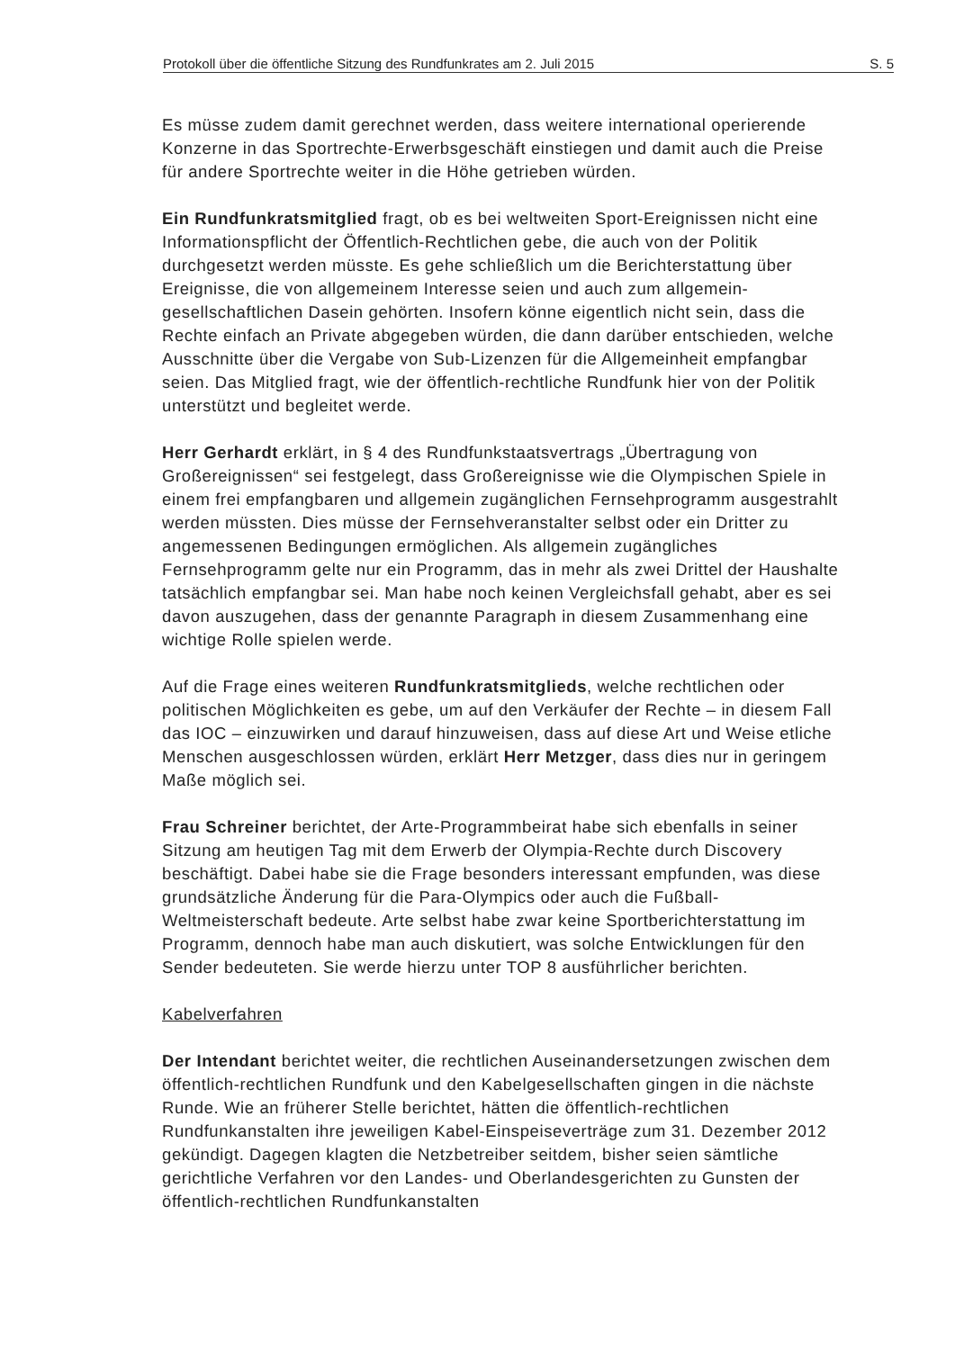Protokoll über die öffentliche Sitzung des Rundfunkrates am 2. Juli 2015 S. 5
Es müsse zudem damit gerechnet werden, dass weitere international operierende Konzerne in das Sportrechte-Erwerbsgeschäft einstiegen und damit auch die Preise für andere Sportrechte weiter in die Höhe getrieben würden.
Ein Rundfunkratsmitglied fragt, ob es bei weltweiten Sport-Ereignissen nicht eine Informationspflicht der Öffentlich-Rechtlichen gebe, die auch von der Politik durchgesetzt werden müsste. Es gehe schließlich um die Berichterstattung über Ereignisse, die von allgemeinem Interesse seien und auch zum allgemein-gesellschaftlichen Dasein gehörten. Insofern könne eigentlich nicht sein, dass die Rechte einfach an Private abgegeben würden, die dann darüber entschieden, welche Ausschnitte über die Vergabe von Sub-Lizenzen für die Allgemeinheit empfangbar seien. Das Mitglied fragt, wie der öffentlich-rechtliche Rundfunk hier von der Politik unterstützt und begleitet werde.
Herr Gerhardt erklärt, in § 4 des Rundfunkstaatsvertrags „Übertragung von Großereignissen“ sei festgelegt, dass Großereignisse wie die Olympischen Spiele in einem frei empfangbaren und allgemein zugänglichen Fernsehprogramm ausgestrahlt werden müssten. Dies müsse der Fernsehveranstalter selbst oder ein Dritter zu angemessenen Bedingungen ermöglichen. Als allgemein zugängliches Fernsehprogramm gelte nur ein Programm, das in mehr als zwei Drittel der Haushalte tatsächlich empfangbar sei. Man habe noch keinen Vergleichsfall gehabt, aber es sei davon auszugehen, dass der genannte Paragraph in diesem Zusammenhang eine wichtige Rolle spielen werde.
Auf die Frage eines weiteren Rundfunkratsmitglieds, welche rechtlichen oder politischen Möglichkeiten es gebe, um auf den Verkäufer der Rechte – in diesem Fall das IOC – einzuwirken und darauf hinzuweisen, dass auf diese Art und Weise etliche Menschen ausgeschlossen würden, erklärt Herr Metzger, dass dies nur in geringem Maße möglich sei.
Frau Schreiner berichtet, der Arte-Programmbeirat habe sich ebenfalls in seiner Sitzung am heutigen Tag mit dem Erwerb der Olympia-Rechte durch Discovery beschäftigt. Dabei habe sie die Frage besonders interessant empfunden, was diese grundsätzliche Änderung für die Para-Olympics oder auch die Fußball-Weltmeisterschaft bedeute. Arte selbst habe zwar keine Sportberichterstattung im Programm, dennoch habe man auch diskutiert, was solche Entwicklungen für den Sender bedeuteten. Sie werde hierzu unter TOP 8 ausführlicher berichten.
Kabelverfahren
Der Intendant berichtet weiter, die rechtlichen Auseinandersetzungen zwischen dem öffentlich-rechtlichen Rundfunk und den Kabelgesellschaften gingen in die nächste Runde. Wie an früherer Stelle berichtet, hätten die öffentlich-rechtlichen Rundfunkanstalten ihre jeweiligen Kabel-Einspeiseverträge zum 31. Dezember 2012 gekündigt. Dagegen klagten die Netzbetreiber seitdem, bisher seien sämtliche gerichtliche Verfahren vor den Landes- und Oberlandesgerichten zu Gunsten der öffentlich-rechtlichen Rundfunkanstalten